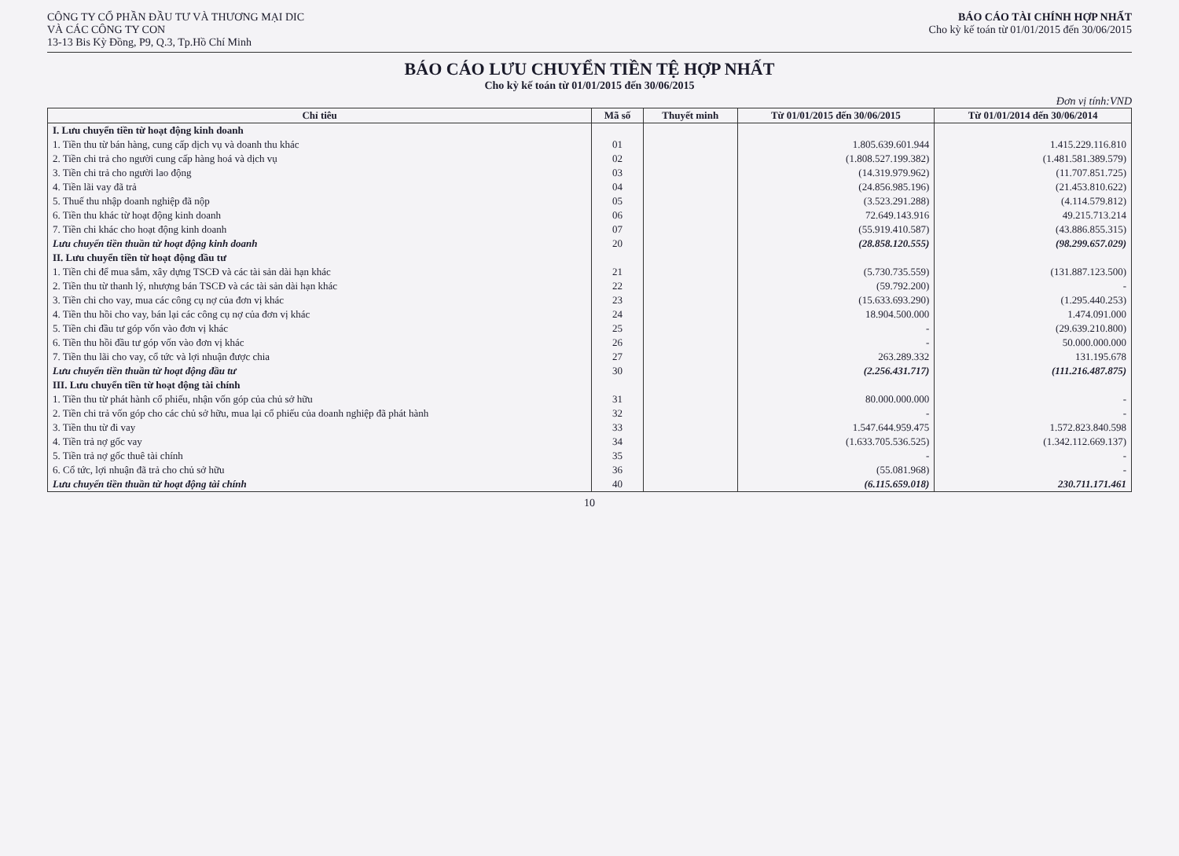CÔNG TY CỔ PHẦN ĐẦU TƯ VÀ THƯƠNG MẠI DIC
VÀ CÁC CÔNG TY CON
13-13 Bis Kỳ Đồng, P9, Q.3, Tp.Hồ Chí Minh
BÁO CÁO TÀI CHÍNH HỢP NHẤT
Cho kỳ kế toán từ 01/01/2015 đến 30/06/2015
BÁO CÁO LƯU CHUYỂN TIỀN TỆ HỢP NHẤT
Cho kỳ kế toán từ 01/01/2015 đến 30/06/2015
Đơn vị tính:VND
| Chỉ tiêu | Mã số | Thuyết minh | Từ 01/01/2015 đến 30/06/2015 | Từ 01/01/2014 đến 30/06/2014 |
| --- | --- | --- | --- | --- |
| I. Lưu chuyển tiền từ hoạt động kinh doanh | | | | |
| 1. Tiền thu từ bán hàng, cung cấp dịch vụ và doanh thu khác | 01 | | 1.805.639.601.944 | 1.415.229.116.810 |
| 2. Tiền chi trả cho người cung cấp hàng hoá và dịch vụ | 02 | | (1.808.527.199.382) | (1.481.581.389.579) |
| 3. Tiền chi trả cho người lao động | 03 | | (14.319.979.962) | (11.707.851.725) |
| 4. Tiền lãi vay đã trả | 04 | | (24.856.985.196) | (21.453.810.622) |
| 5. Thuế thu nhập doanh nghiệp đã nộp | 05 | | (3.523.291.288) | (4.114.579.812) |
| 6. Tiền thu khác từ hoạt động kinh doanh | 06 | | 72.649.143.916 | 49.215.713.214 |
| 7. Tiền chi khác cho hoạt động kinh doanh | 07 | | (55.919.410.587) | (43.886.855.315) |
| Lưu chuyển tiền thuần từ hoạt động kinh doanh | 20 | | (28.858.120.555) | (98.299.657.029) |
| II. Lưu chuyển tiền từ hoạt động đầu tư | | | | |
| 1. Tiền chi để mua sắm, xây dựng TSCĐ và các tài sản dài hạn khác | 21 | | (5.730.735.559) | (131.887.123.500) |
| 2. Tiền thu từ thanh lý, nhượng bán TSCĐ và các tài sản dài hạn khác | 22 | | (59.792.200) | - |
| 3. Tiền chi cho vay, mua các công cụ nợ của đơn vị khác | 23 | | (15.633.693.290) | (1.295.440.253) |
| 4. Tiền thu hồi cho vay, bán lại các công cụ nợ của đơn vị khác | 24 | | 18.904.500.000 | 1.474.091.000 |
| 5. Tiền chi đầu tư góp vốn vào đơn vị khác | 25 | | - | (29.639.210.800) |
| 6. Tiền thu hồi đầu tư góp vốn vào đơn vị khác | 26 | | - | 50.000.000.000 |
| 7. Tiền thu lãi cho vay, cổ tức và lợi nhuận được chia | 27 | | 263.289.332 | 131.195.678 |
| Lưu chuyển tiền thuần từ hoạt động đầu tư | 30 | | (2.256.431.717) | (111.216.487.875) |
| III. Lưu chuyển tiền từ hoạt động tài chính | | | | |
| 1. Tiền thu từ phát hành cổ phiếu, nhận vốn góp của chủ sở hữu | 31 | | 80.000.000.000 | - |
| 2. Tiền chi trả vốn góp cho các chủ sở hữu, mua lại cổ phiếu của doanh nghiệp đã phát hành | 32 | | - | - |
| 3. Tiền thu từ đi vay | 33 | | 1.547.644.959.475 | 1.572.823.840.598 |
| 4. Tiền trả nợ gốc vay | 34 | | (1.633.705.536.525) | (1.342.112.669.137) |
| 5. Tiền trả nợ gốc thuê tài chính | 35 | | - | - |
| 6. Cổ tức, lợi nhuận đã trả cho chủ sở hữu | 36 | | (55.081.968) | - |
| Lưu chuyển tiền thuần từ hoạt động tài chính | 40 | | (6.115.659.018) | 230.711.171.461 |
10